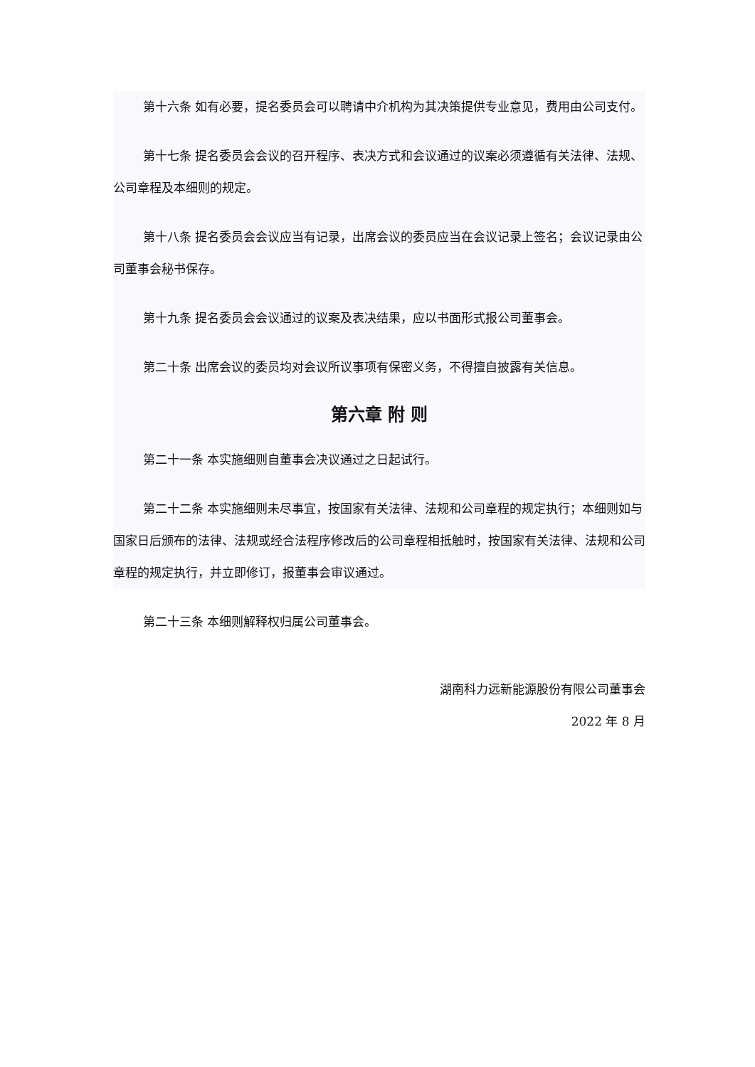第十六条 如有必要，提名委员会可以聘请中介机构为其决策提供专业意见，费用由公司支付。
第十七条 提名委员会会议的召开程序、表决方式和会议通过的议案必须遵循有关法律、法规、公司章程及本细则的规定。
第十八条 提名委员会会议应当有记录，出席会议的委员应当在会议记录上签名；会议记录由公司董事会秘书保存。
第十九条 提名委员会会议通过的议案及表决结果，应以书面形式报公司董事会。
第二十条 出席会议的委员均对会议所议事项有保密义务，不得擅自披露有关信息。
第六章 附 则
第二十一条 本实施细则自董事会决议通过之日起试行。
第二十二条 本实施细则未尽事宜，按国家有关法律、法规和公司章程的规定执行；本细则如与国家日后颁布的法律、法规或经合法程序修改后的公司章程相抵触时，按国家有关法律、法规和公司章程的规定执行，并立即修订，报董事会审议通过。
第二十三条 本细则解释权归属公司董事会。
湖南科力远新能源股份有限公司董事会
2022 年 8 月